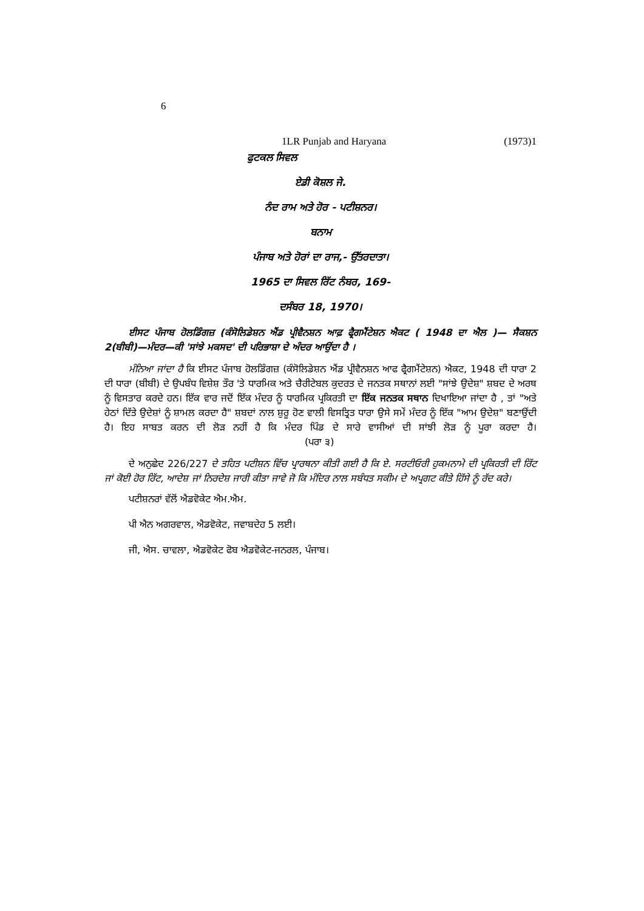6
1LR Punjab and Haryana (1973)1
ਫੁਟਕਲ ਸਿਵਲ
ਏਡੀ ਕੋਸ਼ਲ ਜੇ.
ਨੰਦ ਰਾਮ ਅਤੇ ਹੋਰ - ਪਟੀਸ਼ਨਰ।
ਬਨਾਮ
ਪੰਜਾਬ ਅਤੇ ਹੋਰਾਂ ਦਾ ਰਾਜ,- ਉੱਤਰਦਾਤਾ।
1965 ਦਾ ਸਿਵਲ ਰਿੱਟ ਨੰਬਰ, 169-
ਦਸੰਬਰ 18, 1970।
ਈਸਟ ਪੰਜਾਬ ਹੋਲਡਿੰਗਜ਼ (ਕੰਸੋਲਿਡੇਸ਼ਨ ਐਂਡ ਪ੍ਰੀਵੈਨਸ਼ਨ ਆਫ਼ ਫ੍ਰੈਗਮੈਂਟੇਸ਼ਨ ਐਕਟ ( 1948 ਦਾ ਐਲ )— ਸੈਕਸ਼ਨ 2(ਬੀਬੀ)—ਮੰਦਰ—ਕੀ 'ਸਾਂਝੇ ਮਕਸਦ' ਦੀ ਪਰਿਭਾਸ਼ਾ ਦੇ ਅੰਦਰ ਆਉਂਦਾ ਹੈ ।
ਮੰਨਿਆ ਜਾਂਦਾ ਹੈ ਕਿ ਈਸਟ ਪੰਜਾਬ ਹੋਲਡਿੰਗਜ਼ (ਕੰਸੋਲਿਡੇਸ਼ਨ ਐਂਡ ਪ੍ਰੀਵੈਨਸ਼ਨ ਆਫ ਫ੍ਰੈਗਮੈਂਟੇਸ਼ਨ) ਐਕਟ, 1948 ਦੀ ਧਾਰਾ 2 ਦੀ ਧਾਰਾ (ਬੀਬੀ) ਦੇ ਉਪਬੰਧ ਵਿਸ਼ੇਸ਼ ਤੌਰ 'ਤੇ ਧਾਰਮਿਕ ਅਤੇ ਚੈਰੀਟੇਬਲ ਕੁਦਰਤ ਦੇ ਜਨਤਕ ਸਥਾਨਾਂ ਲਈ "ਸਾਂਝੇ ਉਦੇਸ਼" ਸ਼ਬਦ ਦੇ ਅਰਥ ਨੂੰ ਵਿਸਤਾਰ ਕਰਦੇ ਹਨ। ਇੱਕ ਵਾਰ ਜਦੋਂ ਇੱਕ ਮੰਦਰ ਨੂੰ ਧਾਰਮਿਕ ਪ੍ਰਕਿਰਤੀ ਦਾ ਇੱਕ ਜਨਤਕ ਸਥਾਨ ਦਿਖਾਇਆ ਜਾਂਦਾ ਹੈ , ਤਾਂ "ਅਤੇ ਹੇਠਾਂ ਦਿੱਤੇ ਉਦੇਸ਼ਾਂ ਨੂੰ ਸ਼ਾਮਲ ਕਰਦਾ ਹੈ" ਸ਼ਬਦਾਂ ਨਾਲ ਸ਼ੁਰੂ ਹੋਣ ਵਾਲੀ ਵਿਸਤ੍ਰਿਤ ਧਾਰਾ ਉਸੇ ਸਮੇਂ ਮੰਦਰ ਨੂੰ ਇੱਕ "ਆਮ ਉਦੇਸ਼" ਬਣਾਉਂਦੀ ਹੈ। ਇਹ ਸਾਬਤ ਕਰਨ ਦੀ ਲੋੜ ਨਹੀਂ ਹੈ ਕਿ ਮੰਦਰ ਪਿੰਡ ਦੇ ਸਾਰੇ ਵਾਸੀਆਂ ਦੀ ਸਾਂਝੀ ਲੋੜ ਨੂੰ ਪੂਰਾ ਕਰਦਾ ਹੈ। (ਪਰਾ ੩)
ਦੇ ਅਨੁਛੇਦ 226/227 ਦੇ ਤਹਿਤ ਪਟੀਸ਼ਨ ਵਿੱਚ ਪ੍ਰਾਰਥਨਾ ਕੀਤੀ ਗਈ ਹੈ ਕਿ ਏ. ਸਰਟੀਓਰੀ ਹੁਕਮਨਾਮੇ ਦੀ ਪ੍ਰਕਿਰਤੀ ਦੀ ਰਿੱਟ ਜਾਂ ਕੋਈ ਹੋਰ ਰਿੱਟ, ਆਦੇਸ਼ ਜਾਂ ਨਿਰਦੇਸ਼ ਜਾਰੀ ਕੀਤਾ ਜਾਵੇ ਜੋ ਕਿ ਮੰਦਿਰ ਨਾਲ ਸਬੰਧਤ ਸਕੀਮ ਦੇ ਅਪ੍ਰਗਟ ਕੀਤੇ ਹਿੱਸੇ ਨੂੰ ਰੱਦ ਕਰੇ।
ਪਟੀਸ਼ਨਰਾਂ ਵੱਲੋਂ ਐਡਵੋਕੇਟ ਐਮ.ਐਮ.
ਪੀ ਐਨ ਅਗਰਵਾਲ, ਐਡਵੋਕੇਟ, ਜਵਾਬਦੇਹ 5 ਲਈ।
ਜੀ, ਐਸ. ਚਾਵਲਾ, ਐਡਵੋਕੇਟ ਫੋਬ ਐਡਵੋਕੇਟ-ਜਨਰਲ, ਪੰਜਾਬ।